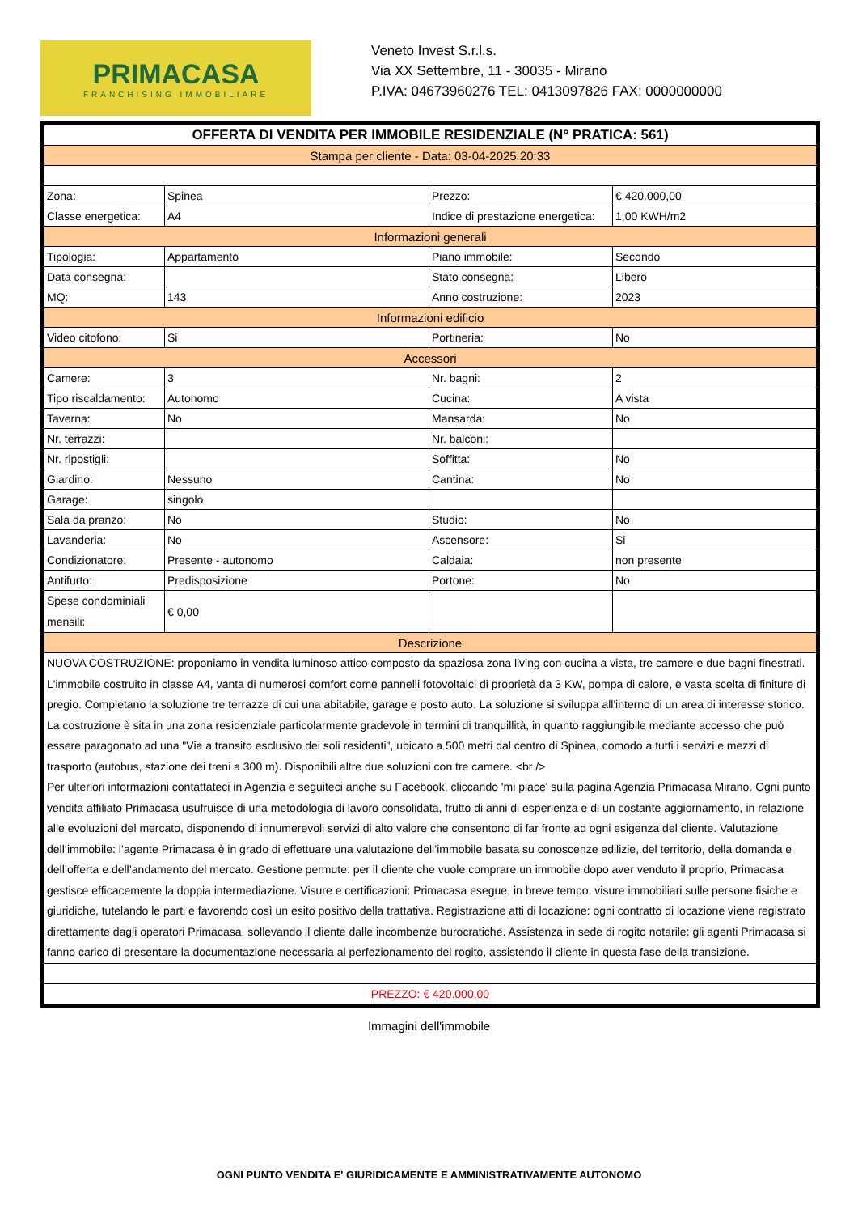PRIMACASA
FRANCHISING IMMOBILIARE
Veneto Invest S.r.l.s.
Via XX Settembre, 11 - 30035 - Mirano
P.IVA: 04673960276 TEL: 0413097826 FAX: 0000000000
| OFFERTA DI VENDITA PER IMMOBILE RESIDENZIALE (N° PRATICA: 561) | | | |
| --- | --- | --- | --- |
| Stampa per cliente - Data: 03-04-2025 20:33 | | | |
| Zona: | Spinea | Prezzo: | € 420.000,00 |
| Classe energetica: | A4 | Indice di prestazione energetica: | 1,00 KWH/m2 |
| Informazioni generali | | | |
| Tipologia: | Appartamento | Piano immobile: | Secondo |
| Data consegna: | | Stato consegna: | Libero |
| MQ: | 143 | Anno costruzione: | 2023 |
| Informazioni edificio | | | |
| Video citofono: | Si | Portineria: | No |
| Accessori | | | |
| Camere: | 3 | Nr. bagni: | 2 |
| Tipo riscaldamento: | Autonomo | Cucina: | A vista |
| Taverna: | No | Mansarda: | No |
| Nr. terrazzi: | | Nr. balconi: | |
| Nr. ripostigli: | | Soffitta: | No |
| Giardino: | Nessuno | Cantina: | No |
| Garage: | singolo | | |
| Sala da pranzo: | No | Studio: | No |
| Lavanderia: | No | Ascensore: | Si |
| Condizionatore: | Presente - autonomo | Caldaia: | non presente |
| Antifurto: | Predisposizione | Portone: | No |
| Spese condominiali mensili: | € 0,00 | | |
| Descrizione | | | |
| NUOVA COSTRUZIONE: proponiamo in vendita luminoso attico composto da spaziosa zona living con cucina a vista, tre camere e due bagni finestrati. L'immobile costruito in classe A4, vanta di numerosi comfort come pannelli fotovoltaici di proprietà da 3 KW, pompa di calore, e vasta scelta di finiture di pregio. Completano la soluzione tre terrazze di cui una abitabile, garage e posto auto. La soluzione si sviluppa all'interno di un area di interesse storico. La costruzione è sita in una zona residenziale particolarmente gradevole in termini di tranquillità, in quanto raggiungibile mediante accesso che può essere paragonato ad una "Via a transito esclusivo dei soli residenti", ubicato a 500 metri dal centro di Spinea, comodo a tutti i servizi e mezzi di trasporto (autobus, stazione dei treni a 300 m). Disponibili altre due soluzioni con tre camere. <br /> Per ulteriori informazioni contattateci in Agenzia e seguiteci anche su Facebook, cliccando 'mi piace' sulla pagina Agenzia Primacasa Mirano. Ogni punto vendita affiliato Primacasa usufruisce di una metodologia di lavoro consolidata, frutto di anni di esperienza e di un costante aggiornamento, in relazione alle evoluzioni del mercato, disponendo di innumerevoli servizi di alto valore che consentono di far fronte ad ogni esigenza del cliente. Valutazione dell’immobile: l’agente Primacasa è in grado di effettuare una valutazione dell’immobile basata su conoscenze edilizie, del territorio, della domanda e dell’offerta e dell’andamento del mercato. Gestione permute: per il cliente che vuole comprare un immobile dopo aver venduto il proprio, Primacasa gestisce efficacemente la doppia intermediazione. Visure e certificazioni: Primacasa esegue, in breve tempo, visure immobiliari sulle persone fisiche e giuridiche, tutelando le parti e favorendo così un esito positivo della trattativa. Registrazione atti di locazione: ogni contratto di locazione viene registrato direttamente dagli operatori Primacasa, sollevando il cliente dalle incombenze burocratiche. Assistenza in sede di rogito notarile: gli agenti Primacasa si fanno carico di presentare la documentazione necessaria al perfezionamento del rogito, assistendo il cliente in questa fase della transizione. | | | |
| PREZZO: € 420.000,00 | | | |
Immagini dell'immobile
OGNI PUNTO VENDITA E' GIURIDICAMENTE E AMMINISTRATIVAMENTE AUTONOMO